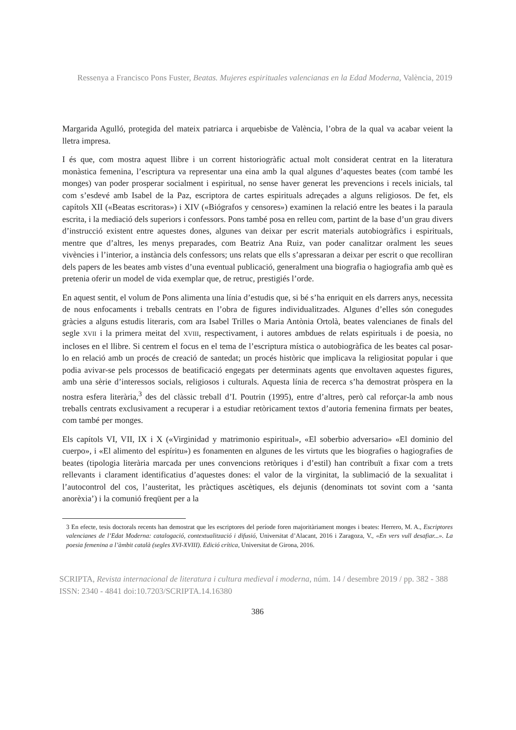Ressenya a Francisco Pons Fuster, Beatas. Mujeres espirituales valencianas en la Edad Moderna, València, 2019
Margarida Agulló, protegida del mateix patriarca i arquebisbe de València, l’obra de la qual va acabar veient la lletra impresa.
I és que, com mostra aquest llibre i un corrent historiogràfic actual molt considerat centrat en la literatura monàstica femenina, l’escriptura va representar una eina amb la qual algunes d’aquestes beates (com també les monges) van poder prosperar socialment i espiritual, no sense haver generat les prevencions i recels inicials, tal com s’esdevé amb Isabel de la Paz, escriptora de cartes espirituals adreçades a alguns religiosos. De fet, els capítols XII («Beatas escritoras») i XIV («Biógrafos y censores») examinen la relació entre les beates i la paraula escrita, i la mediació dels superiors i confessors. Pons també posa en relleu com, partint de la base d’un grau divers d’instrucció existent entre aquestes dones, algunes van deixar per escrit materials autobiogràfics i espirituals, mentre que d’altres, les menys preparades, com Beatriz Ana Ruiz, van poder canalitzar oralment les seues vivències i l’interior, a instància dels confessors; uns relats que ells s’apressaran a deixar per escrit o que recolliran dels papers de les beates amb vistes d’una eventual publicació, generalment una biografia o hagiografia amb què es pretenia oferir un model de vida exemplar que, de retruc, prestigiés l’orde.
En aquest sentit, el volum de Pons alimenta una línia d’estudis que, si bé s’ha enriquit en els darrers anys, necessita de nous enfocaments i treballs centrats en l’obra de figures individualitzades. Algunes d’elles són conegudes gràcies a alguns estudis literaris, com ara Isabel Trilles o Maria Antònia Ortolà, beates valencianes de finals del segle XVII i la primera meitat del XVIII, respectivament, i autores ambdues de relats espirituals i de poesia, no incloses en el llibre. Si centrem el focus en el tema de l’escriptura mística o autobiogràfica de les beates cal posar-lo en relació amb un procés de creació de santedat; un procés històric que implicava la religiositat popular i que podia avivar-se pels processos de beatificació engegats per determinats agents que envoltaven aquestes figures, amb una sèrie d’interessos socials, religiosos i culturals. Aquesta línia de recerca s’ha demostrat pròspera en la nostra esfera literària,<sup>3</sup> des del clàssic treball d’I. Poutrin (1995), entre d’altres, però cal reforçar-la amb nous treballs centrats exclusivament a recuperar i a estudiar retòricament textos d’autoria femenina firmats per beates, com també per monges.
Els capítols VI, VII, IX i X («Virginidad y matrimonio espiritual», «El soberbio adversario» «El dominio del cuerpo», i «El alimento del espíritu») es fonamenten en algunes de les virtuts que les biografies o hagiografies de beates (tipologia literària marcada per unes convencions retòriques i d’estil) han contribuït a fixar com a trets rellevants i clarament identificatius d’aquestes dones: el valor de la virginitat, la sublimació de la sexualitat i l’autocontrol del cos, l’austeritat, les pràctiques ascètiques, els dejunis (denominats tot sovint com a ‘santa anorèxia’) i la comunió freqüent per a la
3 En efecte, tesis doctorals recents han demostrat que les escriptores del període foren majoritàriament monges i beates: Herrero, M. A., Escriptores valencianes de l’Edat Moderna: catalogació, contextualització i difusió, Universitat d’Alacant, 2016 i Zaragoza, V., «En vers vull desafiar...». La poesia femenina a l’àmbit català (segles XVI-XVIII). Edició crítica, Universitat de Girona, 2016.
SCRIPTA, Revista internacional de literatura i cultura medieval i moderna, núm. 14 / desembre 2019 / pp. 382 - 388
ISSN: 2340 - 4841 doi:10.7203/SCRIPTA.14.16380
386